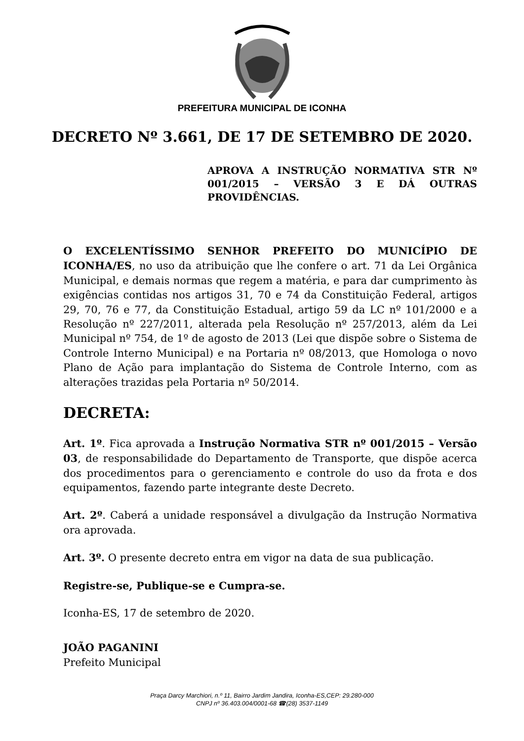PREFEITURA MUNICIPAL DE ICONHA
DECRETO Nº 3.661, DE 17 DE SETEMBRO DE 2020.
APROVA A INSTRUÇÃO NORMATIVA STR Nº 001/2015 – VERSÃO 3 E DÁ OUTRAS PROVIDÊNCIAS.
O EXCELENTÍSSIMO SENHOR PREFEITO DO MUNICÍPIO DE ICONHA/ES, no uso da atribuição que lhe confere o art. 71 da Lei Orgânica Municipal, e demais normas que regem a matéria, e para dar cumprimento às exigências contidas nos artigos 31, 70 e 74 da Constituição Federal, artigos 29, 70, 76 e 77, da Constituição Estadual, artigo 59 da LC nº 101/2000 e a Resolução nº 227/2011, alterada pela Resolução nº 257/2013, além da Lei Municipal nº 754, de 1º de agosto de 2013 (Lei que dispõe sobre o Sistema de Controle Interno Municipal) e na Portaria nº 08/2013, que Homologa o novo Plano de Ação para implantação do Sistema de Controle Interno, com as alterações trazidas pela Portaria nº 50/2014.
DECRETA:
Art. 1º. Fica aprovada a Instrução Normativa STR nº 001/2015 – Versão 03, de responsabilidade do Departamento de Transporte, que dispõe acerca dos procedimentos para o gerenciamento e controle do uso da frota e dos equipamentos, fazendo parte integrante deste Decreto.
Art. 2º. Caberá a unidade responsável a divulgação da Instrução Normativa ora aprovada.
Art. 3º. O presente decreto entra em vigor na data de sua publicação.
Registre-se, Publique-se e Cumpra-se.
Iconha-ES, 17 de setembro de 2020.
JOÃO PAGANINI
Prefeito Municipal
Praça Darcy Marchiori, n.º 11, Bairro Jardim Jandira, Iconha-ES,CEP: 29.280-000
CNPJ nº 36.403.004/0001-68 ☎(28) 3537-1149